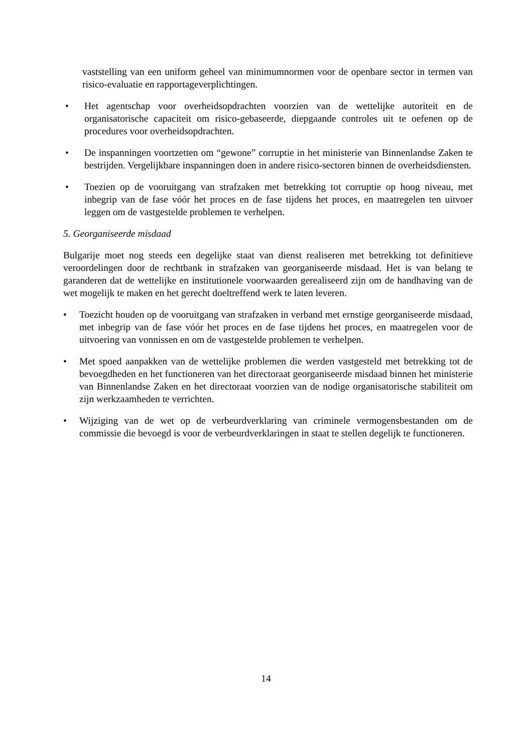vaststelling van een uniform geheel van minimumnormen voor de openbare sector in termen van risico-evaluatie en rapportageverplichtingen.
• Het agentschap voor overheidsopdrachten voorzien van de wettelijke autoriteit en de organisatorische capaciteit om risico-gebaseerde, diepgaande controles uit te oefenen op de procedures voor overheidsopdrachten.
• De inspanningen voortzetten om “gewone” corruptie in het ministerie van Binnenlandse Zaken te bestrijden. Vergelijkbare inspanningen doen in andere risico-sectoren binnen de overheidsdiensten.
• Toezien op de vooruitgang van strafzaken met betrekking tot corruptie op hoog niveau, met inbegrip van de fase vóór het proces en de fase tijdens het proces, en maatregelen ten uitvoer leggen om de vastgestelde problemen te verhelpen.
5. Georganiseerde misdaad
Bulgarije moet nog steeds een degelijke staat van dienst realiseren met betrekking tot definitieve veroordelingen door de rechtbank in strafzaken van georganiseerde misdaad. Het is van belang te garanderen dat de wettelijke en institutionele voorwaarden gerealiseerd zijn om de handhaving van de wet mogelijk te maken en het gerecht doeltreffend werk te laten leveren.
• Toezicht houden op de vooruitgang van strafzaken in verband met ernstige georganiseerde misdaad, met inbegrip van de fase vóór het proces en de fase tijdens het proces, en maatregelen voor de uitvoering van vonnissen en om de vastgestelde problemen te verhelpen.
• Met spoed aanpakken van de wettelijke problemen die werden vastgesteld met betrekking tot de bevoegdheden en het functioneren van het directoraat georganiseerde misdaad binnen het ministerie van Binnenlandse Zaken en het directoraat voorzien van de nodige organisatorische stabiliteit om zijn werkzaamheden te verrichten.
• Wijziging van de wet op de verbeurdverklaring van criminele vermogensbestanden om de commissie die bevoegd is voor de verbeurdverklaringen in staat te stellen degelijk te functioneren.
14